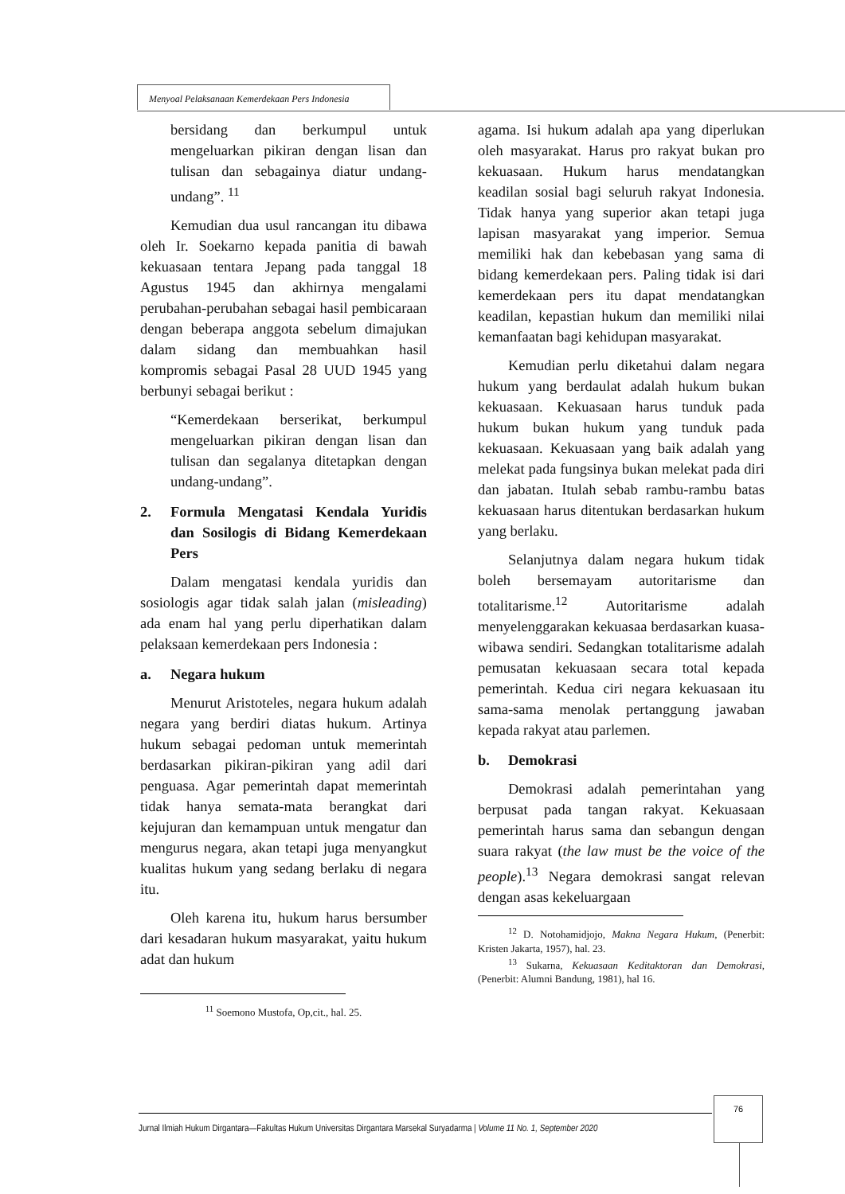Menyoal Pelaksanaan Kemerdekaan Pers Indonesia
bersidang dan berkumpul untuk mengeluarkan pikiran dengan lisan dan tulisan dan sebagainya diatur undang-undang”. <sup>11</sup>
Kemudian dua usul rancangan itu dibawa oleh Ir. Soekarno kepada panitia di bawah kekuasaan tentara Jepang pada tanggal 18 Agustus 1945 dan akhirnya mengalami perubahan-perubahan sebagai hasil pembicaraan dengan beberapa anggota sebelum dimajukan dalam sidang dan membuahkan hasil kompromis sebagai Pasal 28 UUD 1945 yang berbunyi sebagai berikut :
“Kemerdekaan berserikat, berkumpul mengeluarkan pikiran dengan lisan dan tulisan dan segalanya ditetapkan dengan undang-undang”.
2. Formula Mengatasi Kendala Yuridis dan Sosilogis di Bidang Kemerdekaan Pers
Dalam mengatasi kendala yuridis dan sosiologis agar tidak salah jalan (misleading) ada enam hal yang perlu diperhatikan dalam pelaksaan kemerdekaan pers Indonesia :
a. Negara hukum
Menurut Aristoteles, negara hukum adalah negara yang berdiri diatas hukum. Artinya hukum sebagai pedoman untuk memerintah berdasarkan pikiran-pikiran yang adil dari penguasa. Agar pemerintah dapat memerintah tidak hanya semata-mata berangkat dari kejujuran dan kemampuan untuk mengatur dan mengurus negara, akan tetapi juga menyangkut kualitas hukum yang sedang berlaku di negara itu.
Oleh karena itu, hukum harus bersumber dari kesadaran hukum masyarakat, yaitu hukum adat dan hukum
<sup>11</sup> Soemono Mustofa, Op,cit., hal. 25.
agama. Isi hukum adalah apa yang diperlukan oleh masyarakat. Harus pro rakyat bukan pro kekuasaan. Hukum harus mendatangkan keadilan sosial bagi seluruh rakyat Indonesia. Tidak hanya yang superior akan tetapi juga lapisan masyarakat yang imperior. Semua memiliki hak dan kebebasan yang sama di bidang kemerdekaan pers. Paling tidak isi dari kemerdekaan pers itu dapat mendatangkan keadilan, kepastian hukum dan memiliki nilai kemanfaatan bagi kehidupan masyarakat.
Kemudian perlu diketahui dalam negara hukum yang berdaulat adalah hukum bukan kekuasaan. Kekuasaan harus tunduk pada hukum bukan hukum yang tunduk pada kekuasaan. Kekuasaan yang baik adalah yang melekat pada fungsinya bukan melekat pada diri dan jabatan. Itulah sebab rambu-rambu batas kekuasaan harus ditentukan berdasarkan hukum yang berlaku.
Selanjutnya dalam negara hukum tidak boleh bersemayam autoritarisme dan totalitarisme.<sup>12</sup> Autoritarisme adalah menyelenggarakan kekuasaa berdasarkan kuasa-wibawa sendiri. Sedangkan totalitarisme adalah pemusatan kekuasaan secara total kepada pemerintah. Kedua ciri negara kekuasaan itu sama-sama menolak pertanggung jawaban kepada rakyat atau parlemen.
b. Demokrasi
Demokrasi adalah pemerintahan yang berpusat pada tangan rakyat. Kekuasaan pemerintah harus sama dan sebangun dengan suara rakyat (the law must be the voice of the people).<sup>13</sup> Negara demokrasi sangat relevan dengan asas kekeluargaan
<sup>12</sup> D. Notohamidjojo, Makna Negara Hukum, (Penerbit: Kristen Jakarta, 1957), hal. 23.
<sup>13</sup> Sukarna, Kekuasaan Keditaktoran dan Demokrasi, (Penerbit: Alumni Bandung, 1981), hal 16.
Jurnal Ilmiah Hukum Dirgantara—Fakultas Hukum Universitas Dirgantara Marsekal Suryadarma | Volume 11 No. 1, September 2020
76